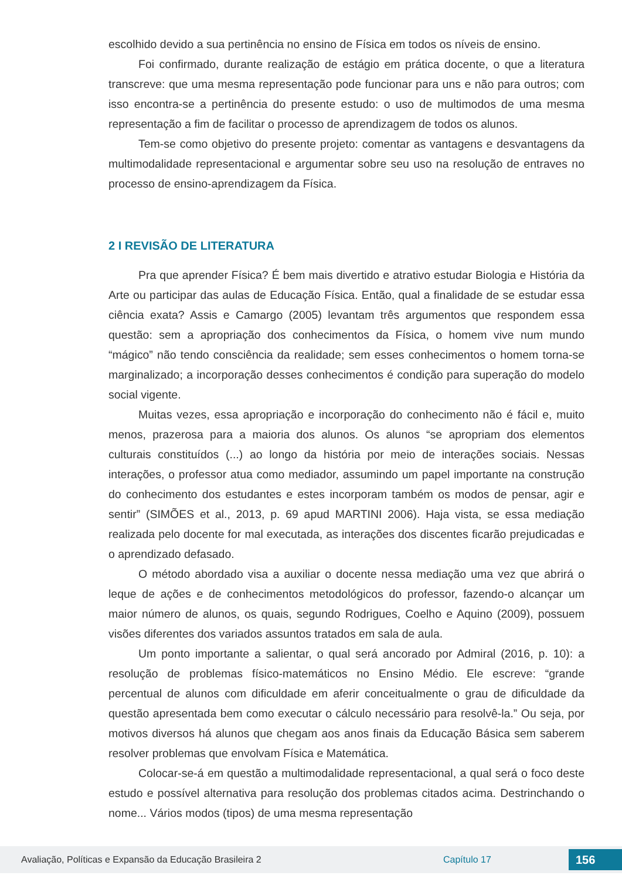escolhido devido a sua pertinência no ensino de Física em todos os níveis de ensino.
Foi confirmado, durante realização de estágio em prática docente, o que a literatura transcreve: que uma mesma representação pode funcionar para uns e não para outros; com isso encontra-se a pertinência do presente estudo: o uso de multimodos de uma mesma representação a fim de facilitar o processo de aprendizagem de todos os alunos.
Tem-se como objetivo do presente projeto: comentar as vantagens e desvantagens da multimodalidade representacional e argumentar sobre seu uso na resolução de entraves no processo de ensino-aprendizagem da Física.
2 I REVISÃO DE LITERATURA
Pra que aprender Física? É bem mais divertido e atrativo estudar Biologia e História da Arte ou participar das aulas de Educação Física. Então, qual a finalidade de se estudar essa ciência exata? Assis e Camargo (2005) levantam três argumentos que respondem essa questão: sem a apropriação dos conhecimentos da Física, o homem vive num mundo “mágico” não tendo consciência da realidade; sem esses conhecimentos o homem torna-se marginalizado; a incorporação desses conhecimentos é condição para superação do modelo social vigente.
Muitas vezes, essa apropriação e incorporação do conhecimento não é fácil e, muito menos, prazerosa para a maioria dos alunos. Os alunos “se apropriam dos elementos culturais constituídos (...) ao longo da história por meio de interações sociais. Nessas interações, o professor atua como mediador, assumindo um papel importante na construção do conhecimento dos estudantes e estes incorporam também os modos de pensar, agir e sentir” (SIMÕES et al., 2013, p. 69 apud MARTINI 2006). Haja vista, se essa mediação realizada pelo docente for mal executada, as interações dos discentes ficarão prejudicadas e o aprendizado defasado.
O método abordado visa a auxiliar o docente nessa mediação uma vez que abrirá o leque de ações e de conhecimentos metodológicos do professor, fazendo-o alcançar um maior número de alunos, os quais, segundo Rodrigues, Coelho e Aquino (2009), possuem visões diferentes dos variados assuntos tratados em sala de aula.
Um ponto importante a salientar, o qual será ancorado por Admiral (2016, p. 10): a resolução de problemas físico-matemáticos no Ensino Médio. Ele escreve: “grande percentual de alunos com dificuldade em aferir conceitualmente o grau de dificuldade da questão apresentada bem como executar o cálculo necessário para resolvê-la.” Ou seja, por motivos diversos há alunos que chegam aos anos finais da Educação Básica sem saberem resolver problemas que envolvam Física e Matemática.
Colocar-se-á em questão a multimodalidade representacional, a qual será o foco deste estudo e possível alternativa para resolução dos problemas citados acima. Destrinchando o nome... Vários modos (tipos) de uma mesma representação
Avaliação, Políticas e Expansão da Educação Brasileira 2 Capítulo 17 156